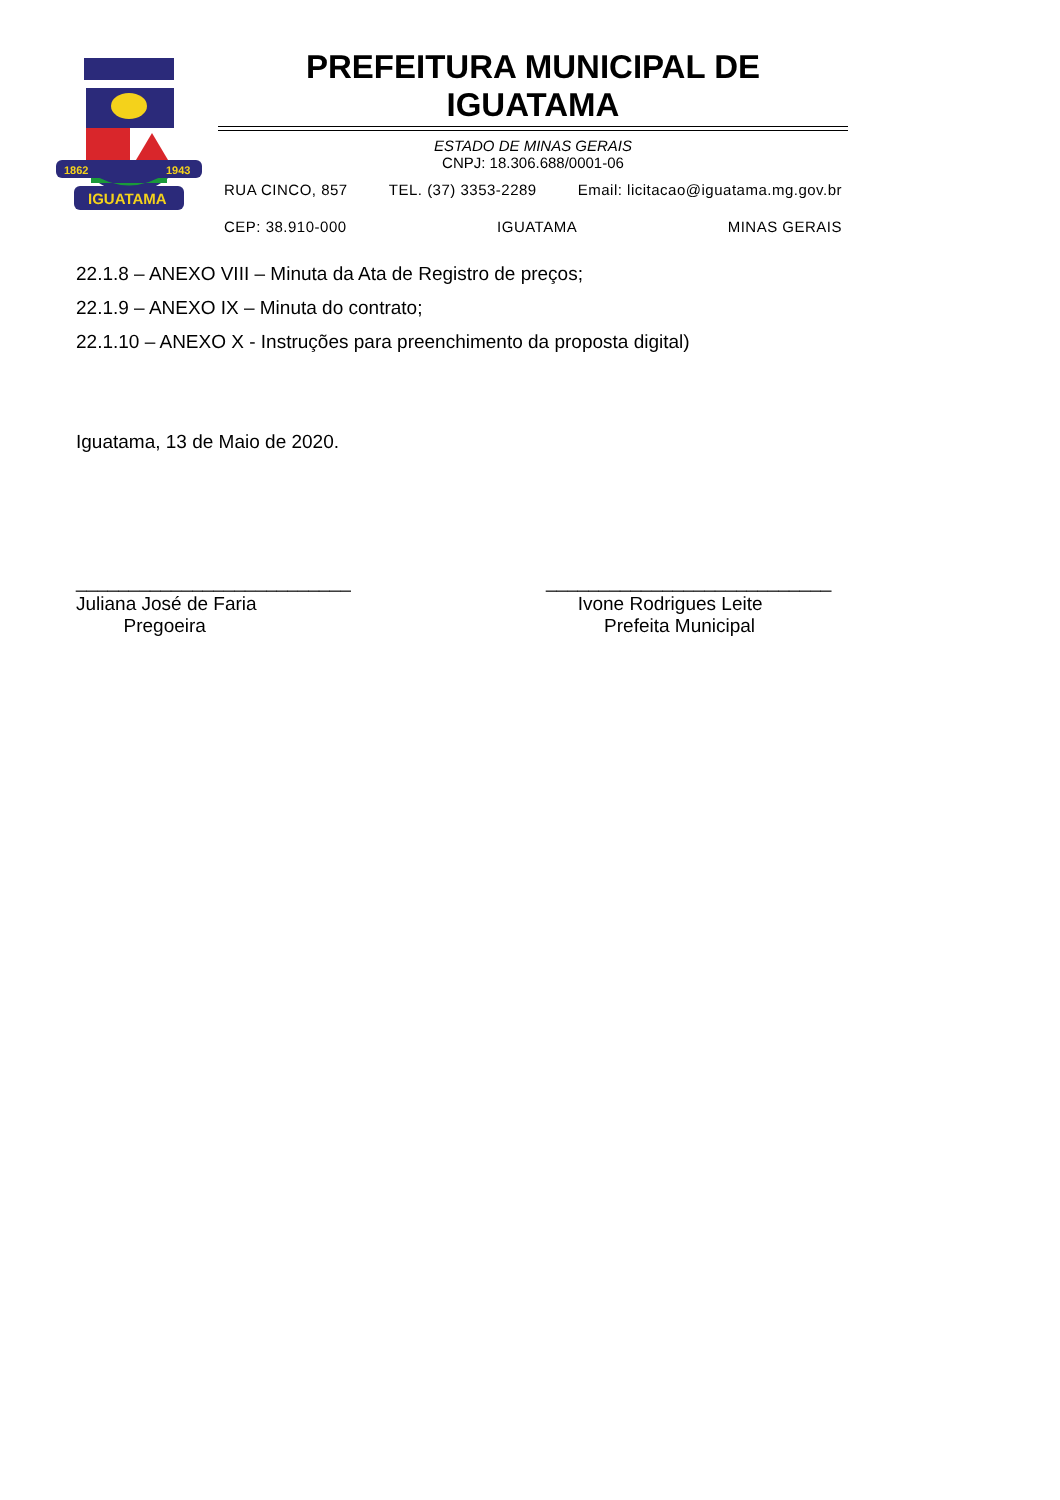1862
1943
IGUATAMA
PREFEITURA MUNICIPAL DE IGUATAMA
ESTADO DE MINAS GERAIS
CNPJ: 18.306.688/0001-06
RUA CINCO, 857 TEL. (37) 3353-2289 Email: licitacao@iguatama.mg.gov.br
CEP: 38.910-000 IGUATAMA MINAS GERAIS
22.1.8 – ANEXO VIII – Minuta da Ata de Registro de preços;
22.1.9 – ANEXO IX – Minuta do contrato;
22.1.10 – ANEXO X - Instruções para preenchimento da proposta digital)
Iguatama, 13 de Maio de 2020.
__________________________
Juliana José de Faria
Pregoeira
___________________________
Ivone Rodrigues Leite
Prefeita Municipal